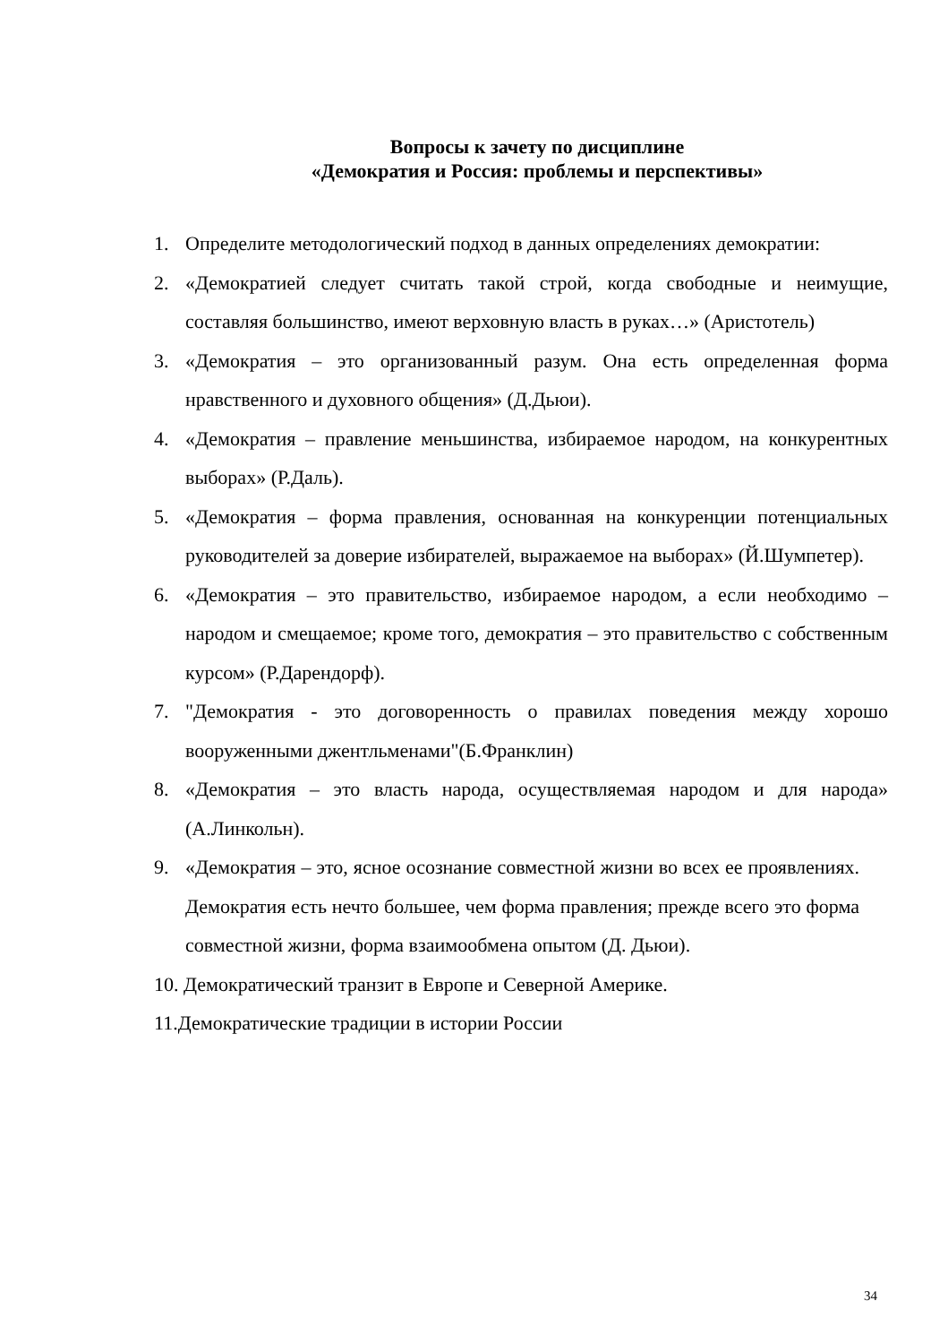Вопросы к зачету по дисциплине
«Демократия и Россия: проблемы и перспективы»
1. Определите методологический подход в данных определениях демократии:
2. «Демократией следует считать такой строй, когда свободные и неимущие, составляя большинство, имеют верховную власть в руках…» (Аристотель)
3. «Демократия – это организованный разум. Она есть определенная форма нравственного и духовного общения» (Д.Дьюи).
4. «Демократия – правление меньшинства, избираемое народом, на конкурентных выборах» (Р.Даль).
5. «Демократия – форма правления, основанная на конкуренции потенциальных руководителей за доверие избирателей, выражаемое на выборах» (Й.Шумпетер).
6. «Демократия – это правительство, избираемое народом, а если необходимо – народом и смещаемое; кроме того, демократия – это правительство с собственным курсом» (Р.Дарендорф).
7. "Демократия - это договоренность о правилах поведения между хорошо вооруженными джентльменами"(Б.Франклин)
8. «Демократия – это власть народа, осуществляемая народом и для народа» (А.Линкольн).
9. «Демократия – это, ясное осознание совместной жизни во всех ее проявлениях. Демократия есть нечто большее, чем форма правления; прежде всего это форма совместной жизни, форма взаимообмена опытом (Д. Дьюи).
10. Демократический транзит в Европе и Северной Америке.
11.Демократические традиции в истории России
34